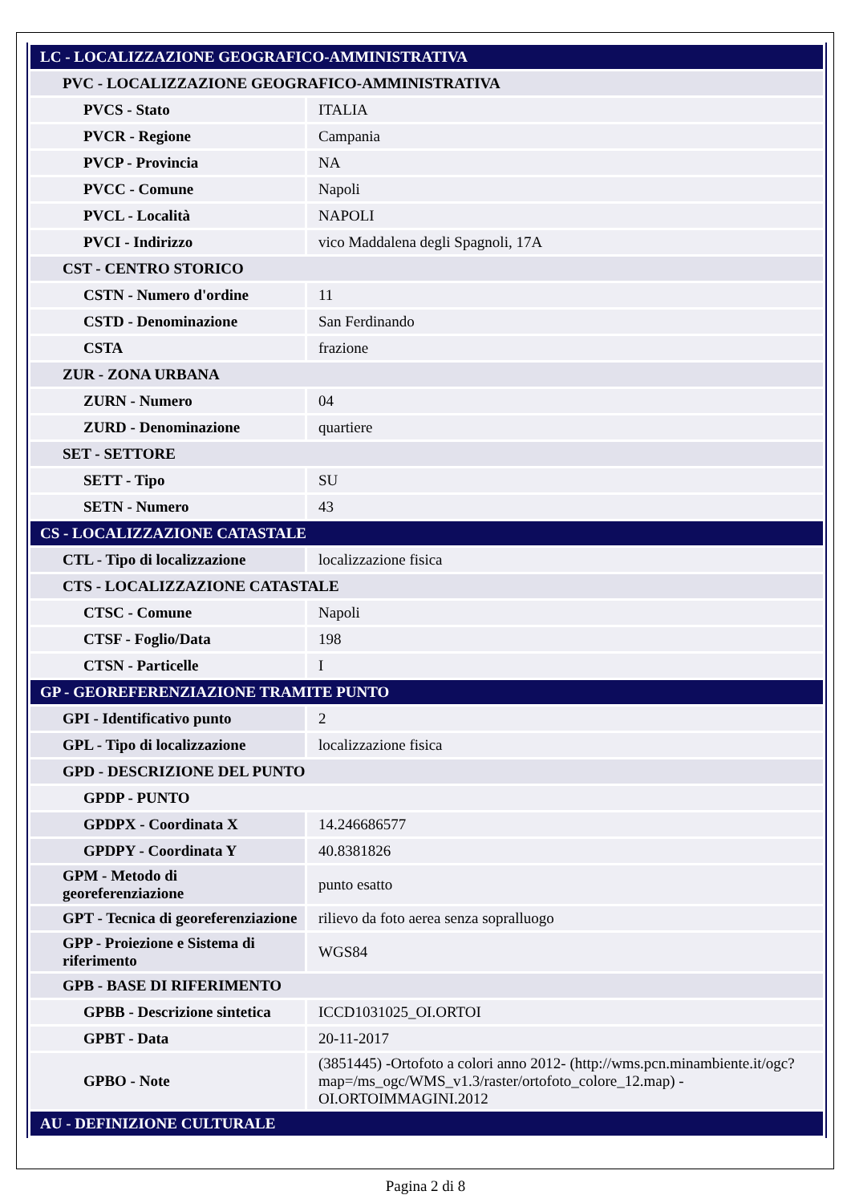| LC - LOCALIZZAZIONE GEOGRAFICO-AMMINISTRATIVA | |
| PVC - LOCALIZZAZIONE GEOGRAFICO-AMMINISTRATIVA | |
| PVCS - Stato | ITALIA |
| PVCR - Regione | Campania |
| PVCP - Provincia | NA |
| PVCC - Comune | Napoli |
| PVCL - Località | NAPOLI |
| PVCI - Indirizzo | vico Maddalena degli Spagnoli, 17A |
| CST - CENTRO STORICO | |
| CSTN - Numero d'ordine | 11 |
| CSTD - Denominazione | San Ferdinando |
| CSTA | frazione |
| ZUR - ZONA URBANA | |
| ZURN - Numero | 04 |
| ZURD - Denominazione | quartiere |
| SET - SETTORE | |
| SETT - Tipo | SU |
| SETN - Numero | 43 |
| CS - LOCALIZZAZIONE CATASTALE | |
| CTL - Tipo di localizzazione | localizzazione fisica |
| CTS - LOCALIZZAZIONE CATASTALE | |
| CTSC - Comune | Napoli |
| CTSF - Foglio/Data | 198 |
| CTSN - Particelle | I |
| GP - GEOREFERENZIAZIONE TRAMITE PUNTO | |
| GPI - Identificativo punto | 2 |
| GPL - Tipo di localizzazione | localizzazione fisica |
| GPD - DESCRIZIONE DEL PUNTO | |
| GPDP - PUNTO | |
| GPDPX - Coordinata X | 14.246686577 |
| GPDPY - Coordinata Y | 40.8381826 |
| GPM - Metodo di georeferenziazione | punto esatto |
| GPT - Tecnica di georeferenziazione | rilievo da foto aerea senza sopralluogo |
| GPP - Proiezione e Sistema di riferimento | WGS84 |
| GPB - BASE DI RIFERIMENTO | |
| GPBB - Descrizione sintetica | ICCD1031025_OI.ORTOI |
| GPBT - Data | 20-11-2017 |
| GPBO - Note | (3851445) -Ortofoto a colori anno 2012- (http://wms.pcn.minambiente.it/ogc?map=/ms_ogc/WMS_v1.3/raster/ortofoto_colore_12.map) -OI.ORTOIMMAGINI.2012 |
| AU - DEFINIZIONE CULTURALE | |
Pagina 2 di 8